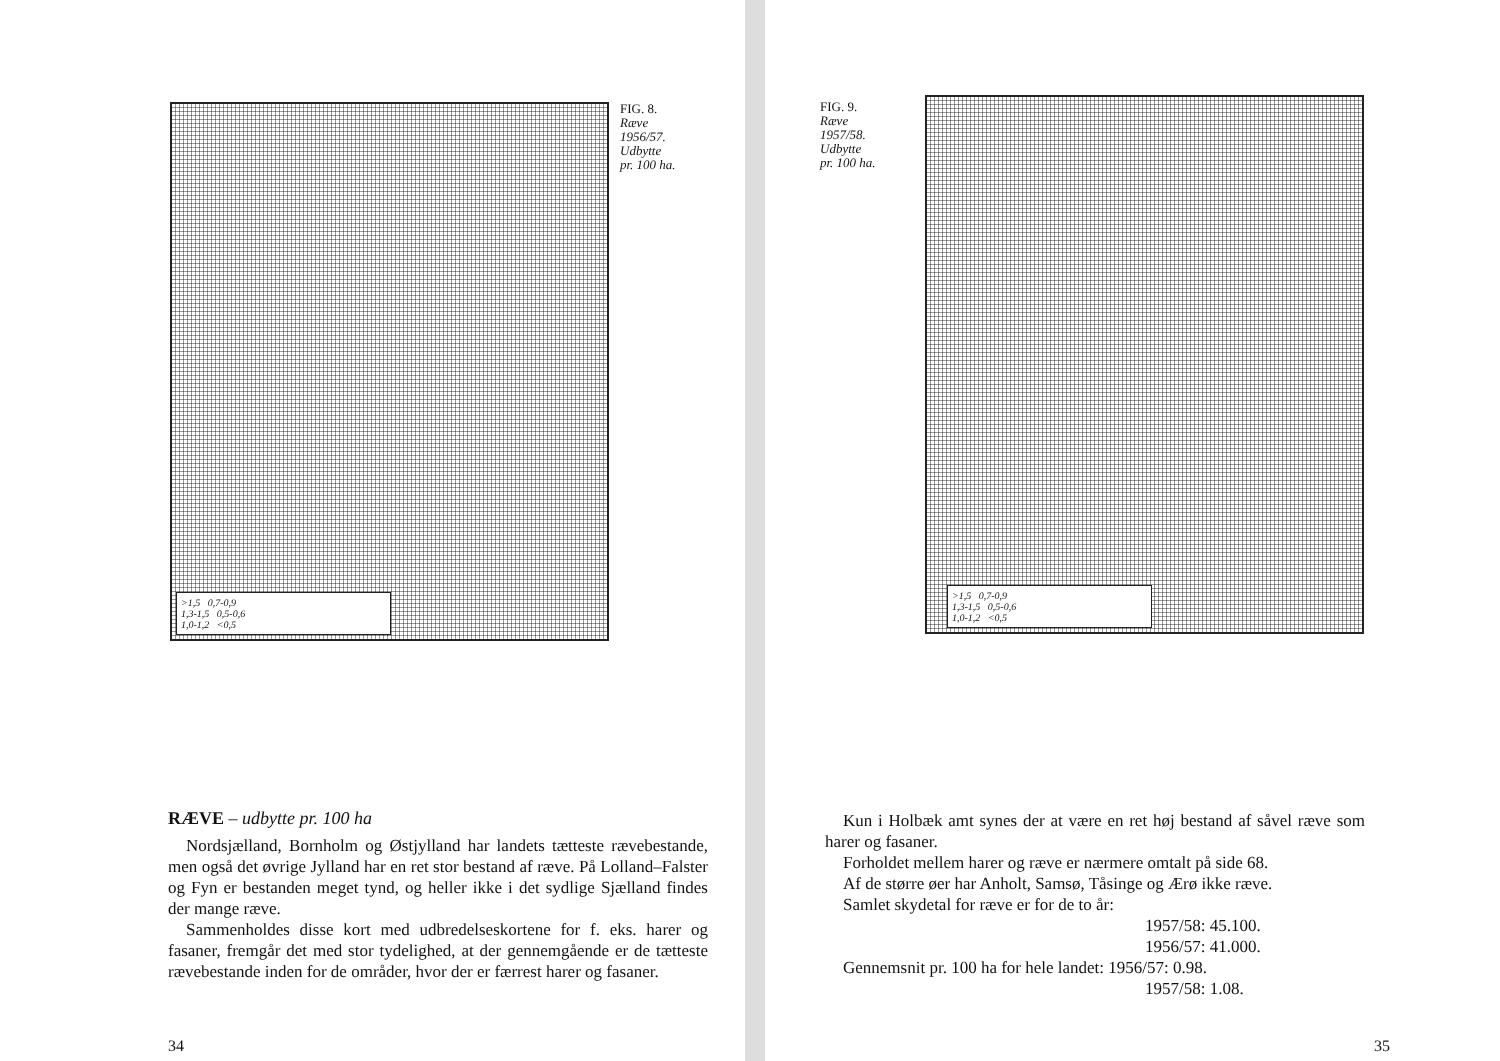>1,5 0,7-0,9
1,3-1,5 0,5-0,6
1,0-1,2 <0,5
FIG. 8.
Ræve
1956/57.
Udbytte
pr. 100 ha.
RÆVE – udbytte pr. 100 ha
Nordsjælland, Bornholm og Østjylland har landets tætteste rævebestande, men også det øvrige Jylland har en ret stor bestand af ræve. På Lolland–Falster og Fyn er bestanden meget tynd, og heller ikke i det sydlige Sjælland findes der mange ræve.
Sammenholdes disse kort med udbredelseskortene for f. eks. harer og fasaner, fremgår det med stor tydelighed, at der gennemgående er de tætteste rævebestande inden for de områder, hvor der er færrest harer og fasaner.
34
FIG. 9.
Ræve
1957/58.
Udbytte
pr. 100 ha.
>1,5 0,7-0,9
1,3-1,5 0,5-0,6
1,0-1,2 <0,5
Kun i Holbæk amt synes der at være en ret høj bestand af såvel ræve som harer og fasaner.
Forholdet mellem harer og ræve er nærmere omtalt på side 68.
Af de større øer har Anholt, Samsø, Tåsinge og Ærø ikke ræve.
Samlet skydetal for ræve er for de to år:
1957/58: 45.100.
1956/57: 41.000.
Gennemsnit pr. 100 ha for hele landet: 1956/57: 0.98.
1957/58: 1.08.
35